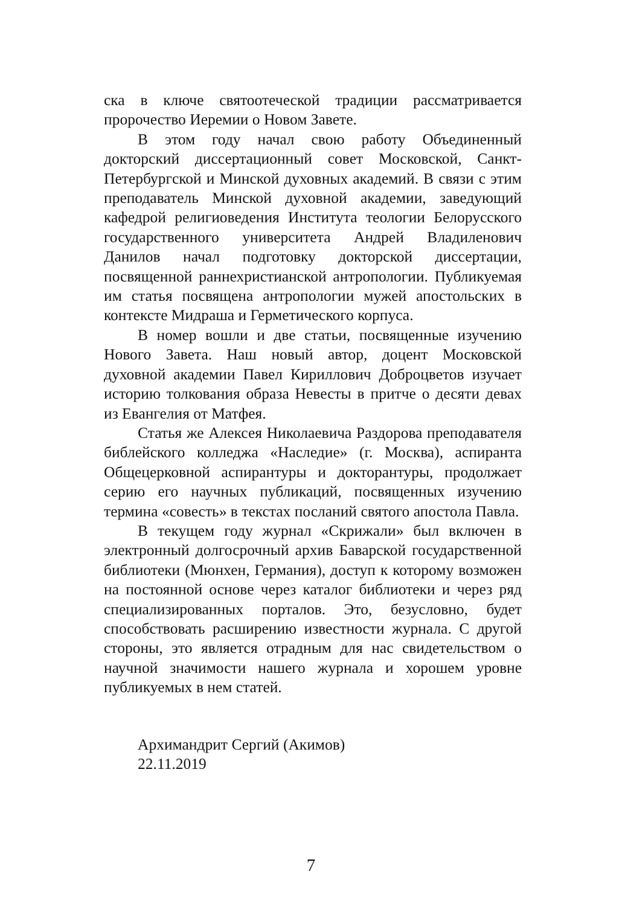ска в ключе святоотеческой традиции рассматривается пророчество Иеремии о Новом Завете.
В этом году начал свою работу Объединенный докторский диссертационный совет Московской, Санкт-Петербургской и Минской духовных академий. В связи с этим преподаватель Минской духовной академии, заведующий кафедрой религиоведения Института теологии Белорусского государственного университета Андрей Владиленович Данилов начал подготовку докторской диссертации, посвященной раннехристианской антропологии. Публикуемая им статья посвящена антропологии мужей апостольских в контексте Мидраша и Герметического корпуса.
В номер вошли и две статьи, посвященные изучению Нового Завета. Наш новый автор, доцент Московской духовной академии Павел Кириллович Доброцветов изучает историю толкования образа Невесты в притче о десяти девах из Евангелия от Матфея.
Статья же Алексея Николаевича Раздорова преподавателя библейского колледжа «Наследие» (г. Москва), аспиранта Общецерковной аспирантуры и докторантуры, продолжает серию его научных публикаций, посвященных изучению термина «совесть» в текстах посланий святого апостола Павла.
В текущем году журнал «Скрижали» был включен в электронный долгосрочный архив Баварской государственной библиотеки (Мюнхен, Германия), доступ к которому возможен на постоянной основе через каталог библиотеки и через ряд специализированных порталов. Это, безусловно, будет способствовать расширению известности журнала. С другой стороны, это является отрадным для нас свидетельством о научной значимости нашего журнала и хорошем уровне публикуемых в нем статей.
Архимандрит Сергий (Акимов)
22.11.2019
7